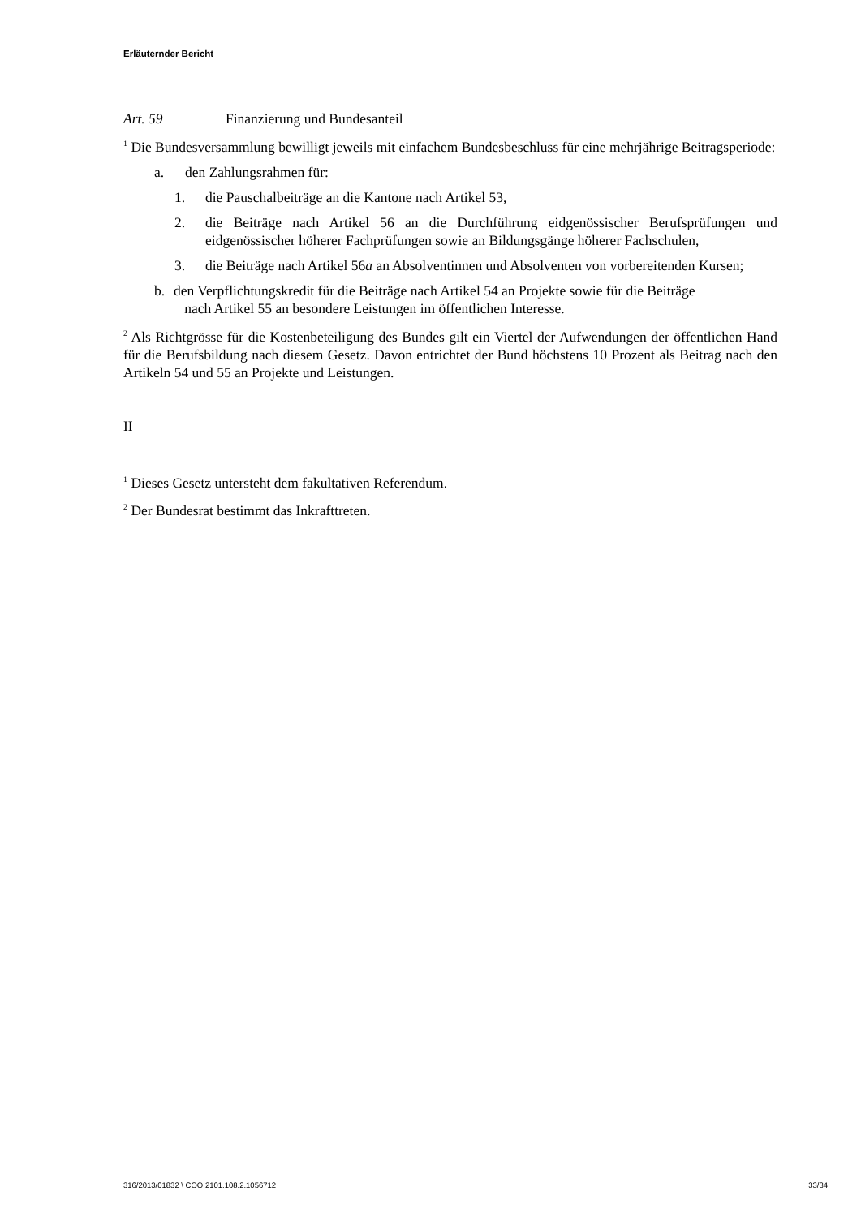Erläuternder Bericht
Art. 59 Finanzierung und Bundesanteil
<sup>1</sup> Die Bundesversammlung bewilligt jeweils mit einfachem Bundesbeschluss für eine mehrjährige Beitragsperiode:
a. den Zahlungsrahmen für:
1. die Pauschalbeiträge an die Kantone nach Artikel 53,
2. die Beiträge nach Artikel 56 an die Durchführung eidgenössischer Berufsprüfungen und eidgenössischer höherer Fachprüfungen sowie an Bildungsgänge höherer Fachschulen,
3. die Beiträge nach Artikel 56a an Absolventinnen und Absolventen von vorbereitenden Kursen;
b. den Verpflichtungskredit für die Beiträge nach Artikel 54 an Projekte sowie für die Beiträge
nach Artikel 55 an besondere Leistungen im öffentlichen Interesse.
<sup>2</sup> Als Richtgrösse für die Kostenbeteiligung des Bundes gilt ein Viertel der Aufwendungen der öffentlichen Hand für die Berufsbildung nach diesem Gesetz. Davon entrichtet der Bund höchstens 10 Prozent als Beitrag nach den Artikeln 54 und 55 an Projekte und Leistungen.
II
<sup>1</sup> Dieses Gesetz untersteht dem fakultativen Referendum.
<sup>2</sup> Der Bundesrat bestimmt das Inkrafttreten.
316/2013/01832 \ COO.2101.108.2.1056712 33/34